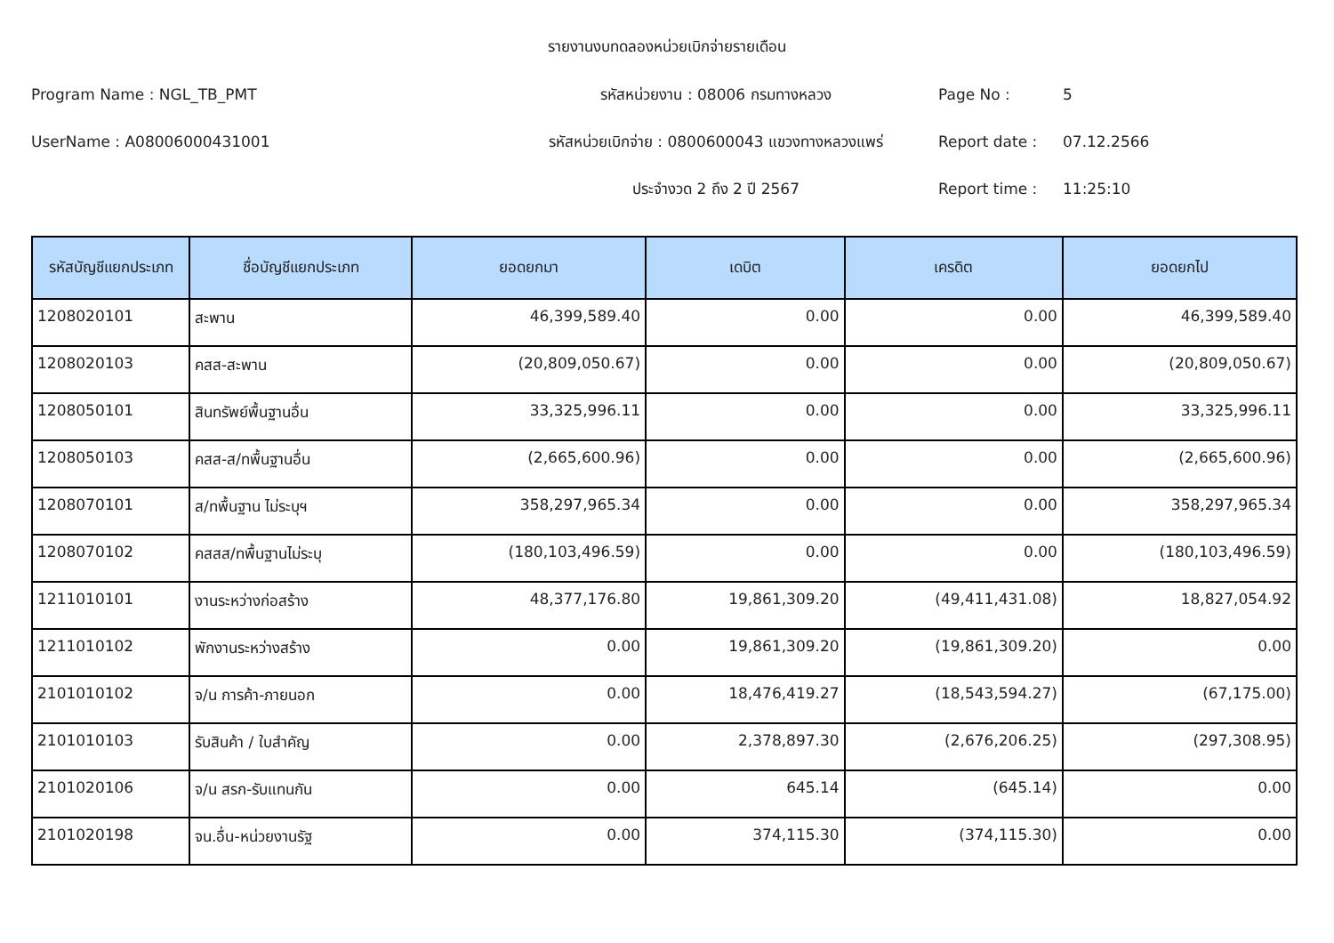รายงานงบทดลองหน่วยเบิกจ่ายรายเดือน
Program Name : NGL_TB_PMT
รหัสหน่วยงาน : 08006 กรมทางหลวง
Page No :
5
UserName : A08006000431001
รหัสหน่วยเบิกจ่าย : 0800600043 แขวงทางหลวงแพร่
Report date :
07.12.2566
ประจำงวด 2 ถึง 2 ปี 2567
Report time :
11:25:10
| รหัสบัญชีแยกประเภท | ชื่อบัญชีแยกประเภท | ยอดยกมา | เดบิต | เครดิต | ยอดยกไป |
| --- | --- | --- | --- | --- | --- |
| 1208020101 | สะพาน | 46,399,589.40 | 0.00 | 0.00 | 46,399,589.40 |
| 1208020103 | คสส-สะพาน | (20,809,050.67) | 0.00 | 0.00 | (20,809,050.67) |
| 1208050101 | สินทรัพย์พื้นฐานอื่น | 33,325,996.11 | 0.00 | 0.00 | 33,325,996.11 |
| 1208050103 | คสส-ส/ทพื้นฐานอื่น | (2,665,600.96) | 0.00 | 0.00 | (2,665,600.96) |
| 1208070101 | ส/ทพื้นฐาน ไม่ระบุฯ | 358,297,965.34 | 0.00 | 0.00 | 358,297,965.34 |
| 1208070102 | คสสส/ทพื้นฐานไม่ระบุ | (180,103,496.59) | 0.00 | 0.00 | (180,103,496.59) |
| 1211010101 | งานระหว่างก่อสร้าง | 48,377,176.80 | 19,861,309.20 | (49,411,431.08) | 18,827,054.92 |
| 1211010102 | พักงานระหว่างสร้าง | 0.00 | 19,861,309.20 | (19,861,309.20) | 0.00 |
| 2101010102 | จ/น การค้า-ภายนอก | 0.00 | 18,476,419.27 | (18,543,594.27) | (67,175.00) |
| 2101010103 | รับสินค้า / ใบสำคัญ | 0.00 | 2,378,897.30 | (2,676,206.25) | (297,308.95) |
| 2101020106 | จ/น สรก-รับแทนกัน | 0.00 | 645.14 | (645.14) | 0.00 |
| 2101020198 | จน.อื่น-หน่วยงานรัฐ | 0.00 | 374,115.30 | (374,115.30) | 0.00 |